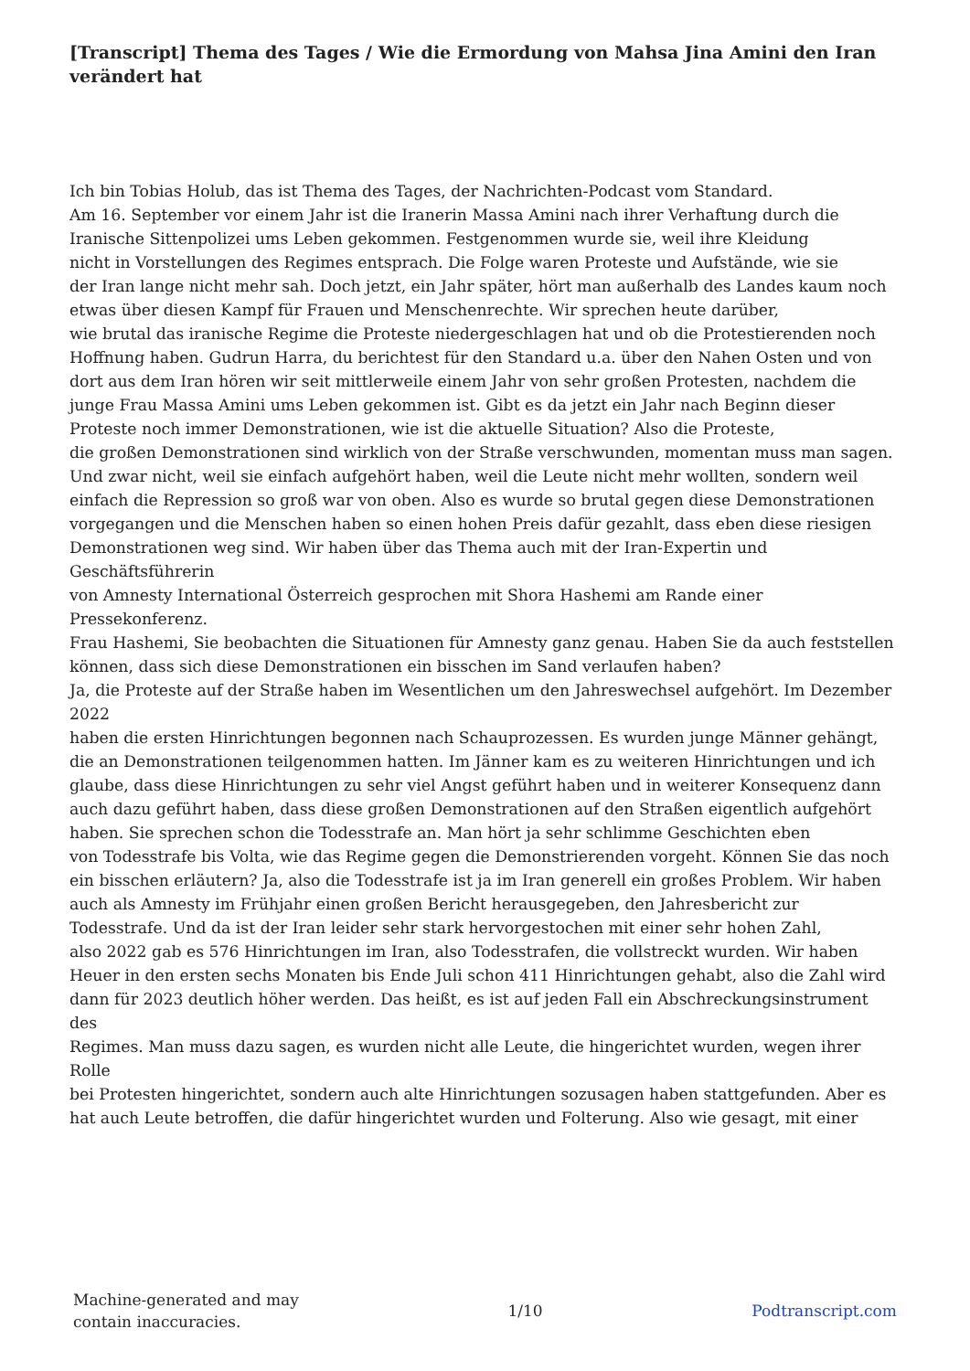[Transcript] Thema des Tages / Wie die Ermordung von Mahsa Jina Amini den Iran verändert hat
Ich bin Tobias Holub, das ist Thema des Tages, der Nachrichten-Podcast vom Standard.
Am 16. September vor einem Jahr ist die Iranerin Massa Amini nach ihrer Verhaftung durch die Iranische Sittenpolizei ums Leben gekommen. Festgenommen wurde sie, weil ihre Kleidung
nicht in Vorstellungen des Regimes entsprach. Die Folge waren Proteste und Aufstände, wie sie
der Iran lange nicht mehr sah. Doch jetzt, ein Jahr später, hört man außerhalb des Landes kaum noch etwas über diesen Kampf für Frauen und Menschenrechte. Wir sprechen heute darüber,
wie brutal das iranische Regime die Proteste niedergeschlagen hat und ob die Protestierenden noch Hoffnung haben. Gudrun Harra, du berichtest für den Standard u.a. über den Nahen Osten und von dort aus dem Iran hören wir seit mittlerweile einem Jahr von sehr großen Protesten, nachdem die junge Frau Massa Amini ums Leben gekommen ist. Gibt es da jetzt ein Jahr nach Beginn dieser Proteste noch immer Demonstrationen, wie ist die aktuelle Situation? Also die Proteste,
die großen Demonstrationen sind wirklich von der Straße verschwunden, momentan muss man sagen.
Und zwar nicht, weil sie einfach aufgehört haben, weil die Leute nicht mehr wollten, sondern weil einfach die Repression so groß war von oben. Also es wurde so brutal gegen diese Demonstrationen vorgegangen und die Menschen haben so einen hohen Preis dafür gezahlt, dass eben diese riesigen Demonstrationen weg sind. Wir haben über das Thema auch mit der Iran-Expertin und Geschäftsführerin
von Amnesty International Österreich gesprochen mit Shora Hashemi am Rande einer Pressekonferenz.
Frau Hashemi, Sie beobachten die Situationen für Amnesty ganz genau. Haben Sie da auch feststellen können, dass sich diese Demonstrationen ein bisschen im Sand verlaufen haben?
Ja, die Proteste auf der Straße haben im Wesentlichen um den Jahreswechsel aufgehört. Im Dezember 2022
haben die ersten Hinrichtungen begonnen nach Schauprozessen. Es wurden junge Männer gehängt, die an Demonstrationen teilgenommen hatten. Im Jänner kam es zu weiteren Hinrichtungen und ich glaube, dass diese Hinrichtungen zu sehr viel Angst geführt haben und in weiterer Konsequenz dann auch dazu geführt haben, dass diese großen Demonstrationen auf den Straßen eigentlich aufgehört haben. Sie sprechen schon die Todesstrafe an. Man hört ja sehr schlimme Geschichten eben
von Todesstrafe bis Volta, wie das Regime gegen die Demonstrierenden vorgeht. Können Sie das noch ein bisschen erläutern? Ja, also die Todesstrafe ist ja im Iran generell ein großes Problem. Wir haben auch als Amnesty im Frühjahr einen großen Bericht herausgegeben, den Jahresbericht zur Todesstrafe. Und da ist der Iran leider sehr stark hervorgestochen mit einer sehr hohen Zahl,
also 2022 gab es 576 Hinrichtungen im Iran, also Todesstrafen, die vollstreckt wurden. Wir haben Heuer in den ersten sechs Monaten bis Ende Juli schon 411 Hinrichtungen gehabt, also die Zahl wird
dann für 2023 deutlich höher werden. Das heißt, es ist auf jeden Fall ein Abschreckungsinstrument des
Regimes. Man muss dazu sagen, es wurden nicht alle Leute, die hingerichtet wurden, wegen ihrer Rolle
bei Protesten hingerichtet, sondern auch alte Hinrichtungen sozusagen haben stattgefunden. Aber es hat auch Leute betroffen, die dafür hingerichtet wurden und Folterung. Also wie gesagt, mit einer
Machine-generated and may
contain inaccuracies.
1/10 Podtranscript.com